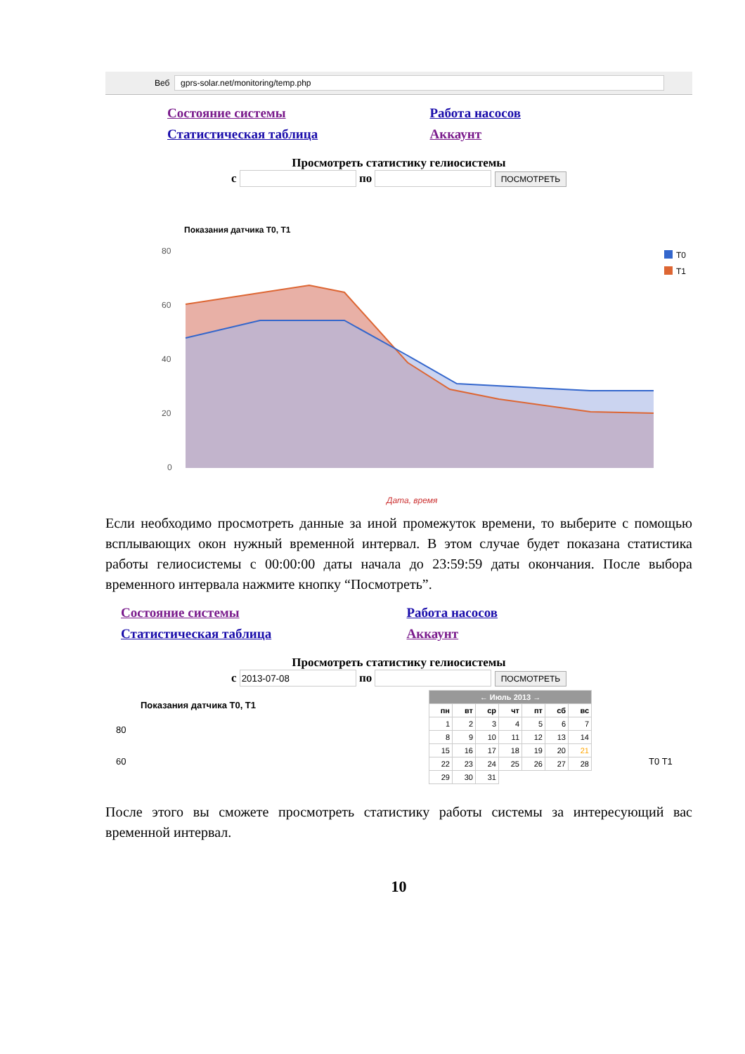Веб gprs-solar.net/monitoring/temp.php
Состояние системы Работа насосов Статистическая таблица Аккаунт
Просмотреть статистику гелиосистемы
с по ПОСМОТРЕТЬ
Показания датчика T0, T1
80
60
40
20
0
T0
T1
Дата, время
Если необходимо просмотреть данные за иной промежуток времени, то выберите с помощью всплывающих окон нужный временной интервал. В этом случае будет показана статистика работы гелиосистемы с 00:00:00 даты начала до 23:59:59 даты окончания. После выбора временного интервала нажмите кнопку “Посмотреть”.
Состояние системы Работа насосов Статистическая таблица Аккаунт
Просмотреть статистику гелиосистемы
с по ПОСМОТРЕТЬ
| ← Июль 2013 → | | | | | | |
| --- | --- | --- | --- | --- | --- | --- |
| пн | вт | ср | чт | пт | сб | вс |
| 1 | 2 | 3 | 4 | 5 | 6 | 7 |
| 8 | 9 | 10 | 11 | 12 | 13 | 14 |
| 15 | 16 | 17 | 18 | 19 | 20 | 21 |
| 22 | 23 | 24 | 25 | 26 | 27 | 28 |
| 29 | 30 | 31 | | | | |
Показания датчика T0, T1
80
60 T0 T1
После этого вы сможете просмотреть статистику работы системы за интересующий вас временной интервал.
10